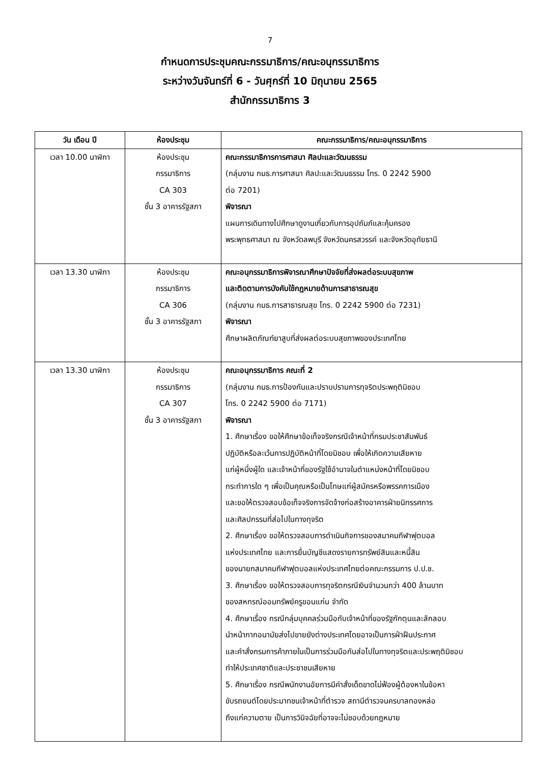7
กำหนดการประชุมคณะกรรมาธิการ/คณะอนุกรรมาธิการ
ระหว่างวันจันทร์ที่ 6 - วันศุกร์ที่ 10 มิถุนายน 2565
สำนักกรรมาธิการ 3
| วัน เดือน ปี | ห้องประชุม | คณะกรรมาธิการ/คณะอนุกรรมาธิการ |
| --- | --- | --- |
| เวลา 10.00 นาฬิกา | ห้องประชุม กรรมาธิการ CA 303 ชั้น 3 อาคารรัฐสภา | คณะกรรมาธิการการศาสนา ศิลปะและวัฒนธรรม (กลุ่มงาน กมธ.การศาสนา ศิลปะและวัฒนธรรม โทร. 0 2242 5900 ต่อ 7201) พิจารณา แผนการเดินทางไปศึกษาดูงานเกี่ยวกับการอุปถัมภ์และคุ้มครอง พระพุทธศาสนา ณ จังหวัดลพบุรี จังหวัดนครสวรรค์ และจังหวัดอุทัยธานี |
| เวลา 13.30 นาฬิกา | ห้องประชุม กรรมาธิการ CA 306 ชั้น 3 อาคารรัฐสภา | คณะอนุกรรมาธิการพิจารณาศึกษาปัจจัยที่ส่งผลต่อระบบสุขภาพ และติดตามการบังคับใช้กฎหมายด้านการสาธารณสุข (กลุ่มงาน กมธ.การสาธารณสุข โทร. 0 2242 5900 ต่อ 7231) พิจารณา ศึกษาผลิตภัณฑ์ยาสูบที่ส่งผลต่อระบบสุขภาพของประเทศไทย |
| เวลา 13.30 นาฬิกา | ห้องประชุม กรรมาธิการ CA 307 ชั้น 3 อาคารรัฐสภา | คณะอนุกรรมาธิการ คณะที่ 2 (กลุ่มงาน กมธ.การป้องกันและปราบปรามการทุจริตประพฤติมิชอบ โทร. 0 2242 5900 ต่อ 7171) พิจารณา 1. ศึกษาเรื่อง ขอให้ศึกษาข้อเท็จจริงกรณีเจ้าหน้าที่กรมประชาสัมพันธ์ ปฏิบัติหรือละเว้นการปฏิบัติหน้าที่โดยมิชอบ เพื่อให้เกิดความเสียหาย แก่ผู้หนึ่งผู้ใด และเจ้าหน้าที่ของรัฐใช้อำนาจในตำแหน่งหน้าที่โดยมิชอบ กระทำการใด ๆ เพื่อเป็นคุณหรือเป็นโทษแก่ผู้สมัครหรือพรรคการเมือง และขอให้ตรวจสอบข้อเท็จจริงการจัดจ้างก่อสร้างอาคารฝ่ายนิทรรศการ และศิลปกรรมที่ส่อไปในทางทุจริต 2. ศึกษาเรื่อง ขอให้ตรวจสอบการดำเนินกิจการของสมาคมกีฬาฟุตบอล แห่งประเทศไทย และการยื่นบัญชีแสดงรายการทรัพย์สินและหนี้สิน ของนายกสมาคมกีฬาฟุตบอลแห่งประเทศไทยต่อคณะกรรมการ ป.ป.ช. 3. ศึกษาเรื่อง ขอให้ตรวจสอบการทุจริตกรณีเงินจำนวนกว่า 400 ล้านบาท ของสหกรณ์ออมทรัพย์ครูขอนแก่น จำกัด 4. ศึกษาเรื่อง กรณีกลุ่มบุคคลร่วมมือกับเจ้าหน้าที่ของรัฐกักตุนและลักลอบ นำหน้ากากอนามัยส่งไปขายยังต่างประเทศโดยอาจเป็นการฝ่าฝืนประกาศ และคำสั่งกรมการค้าภายในเป็นการร่วมมือกันส่อไปในทางทุจริตและประพฤติมิชอบ ทำให้ประเทศชาติและประชาชนเสียหาย 5. ศึกษาเรื่อง กรณีพนักงานอัยการมีคำสั่งเด็ดขาดไม่ฟ้องผู้ต้องหาในข้อหา ขับรถยนต์โดยประมาทชนเจ้าหน้าที่ตำรวจ สถานีตำรวจนครบาลทองหล่อ ถึงแก่ความตาย เป็นการวินิจฉัยที่อาจจะไม่ชอบด้วยกฎหมาย |